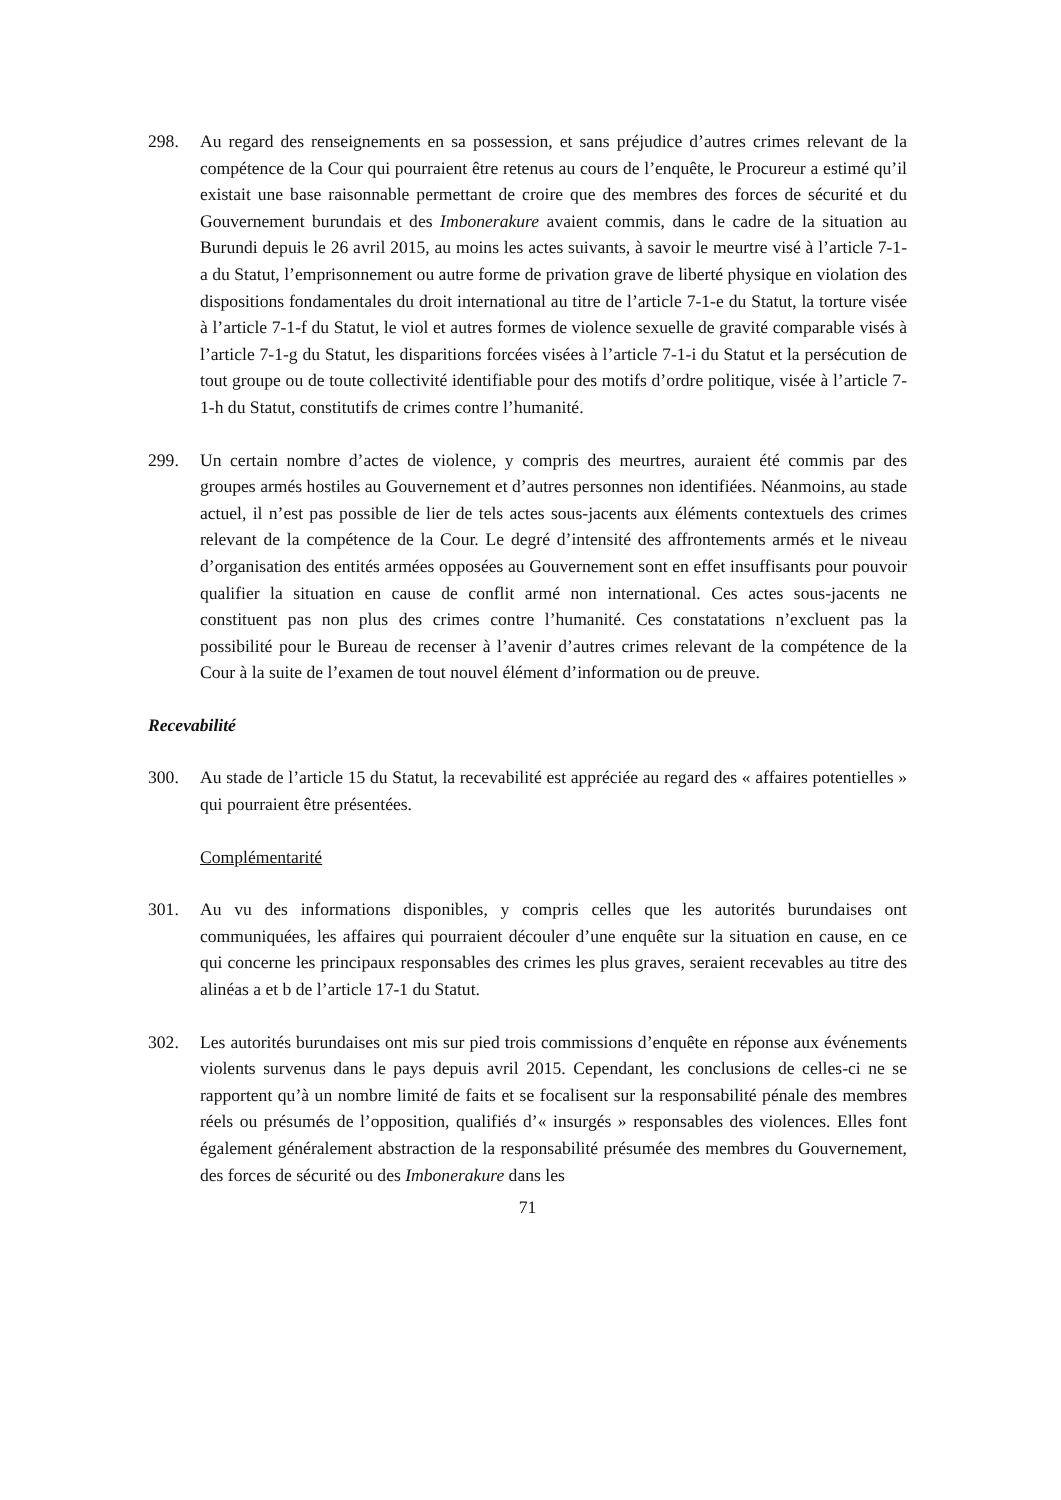298. Au regard des renseignements en sa possession, et sans préjudice d’autres crimes relevant de la compétence de la Cour qui pourraient être retenus au cours de l’enquête, le Procureur a estimé qu’il existait une base raisonnable permettant de croire que des membres des forces de sécurité et du Gouvernement burundais et des Imbonerakure avaient commis, dans le cadre de la situation au Burundi depuis le 26 avril 2015, au moins les actes suivants, à savoir le meurtre visé à l’article 7-1-a du Statut, l’emprisonnement ou autre forme de privation grave de liberté physique en violation des dispositions fondamentales du droit international au titre de l’article 7-1-e du Statut, la torture visée à l’article 7-1-f du Statut, le viol et autres formes de violence sexuelle de gravité comparable visés à l’article 7-1-g du Statut, les disparitions forcées visées à l’article 7-1-i du Statut et la persécution de tout groupe ou de toute collectivité identifiable pour des motifs d’ordre politique, visée à l’article 7-1-h du Statut, constitutifs de crimes contre l’humanité.
299. Un certain nombre d’actes de violence, y compris des meurtres, auraient été commis par des groupes armés hostiles au Gouvernement et d’autres personnes non identifiées. Néanmoins, au stade actuel, il n’est pas possible de lier de tels actes sous-jacents aux éléments contextuels des crimes relevant de la compétence de la Cour. Le degré d’intensité des affrontements armés et le niveau d’organisation des entités armées opposées au Gouvernement sont en effet insuffisants pour pouvoir qualifier la situation en cause de conflit armé non international. Ces actes sous-jacents ne constituent pas non plus des crimes contre l’humanité. Ces constatations n’excluent pas la possibilité pour le Bureau de recenser à l’avenir d’autres crimes relevant de la compétence de la Cour à la suite de l’examen de tout nouvel élément d’information ou de preuve.
Recevabilité
300. Au stade de l’article 15 du Statut, la recevabilité est appréciée au regard des « affaires potentielles » qui pourraient être présentées.
Complémentarité
301. Au vu des informations disponibles, y compris celles que les autorités burundaises ont communiquées, les affaires qui pourraient découler d’une enquête sur la situation en cause, en ce qui concerne les principaux responsables des crimes les plus graves, seraient recevables au titre des alinéas a et b de l’article 17-1 du Statut.
302. Les autorités burundaises ont mis sur pied trois commissions d’enquête en réponse aux événements violents survenus dans le pays depuis avril 2015. Cependant, les conclusions de celles-ci ne se rapportent qu’à un nombre limité de faits et se focalisent sur la responsabilité pénale des membres réels ou présumés de l’opposition, qualifiés d’« insurgés » responsables des violences. Elles font également généralement abstraction de la responsabilité présumée des membres du Gouvernement, des forces de sécurité ou des Imbonerakure dans les
71